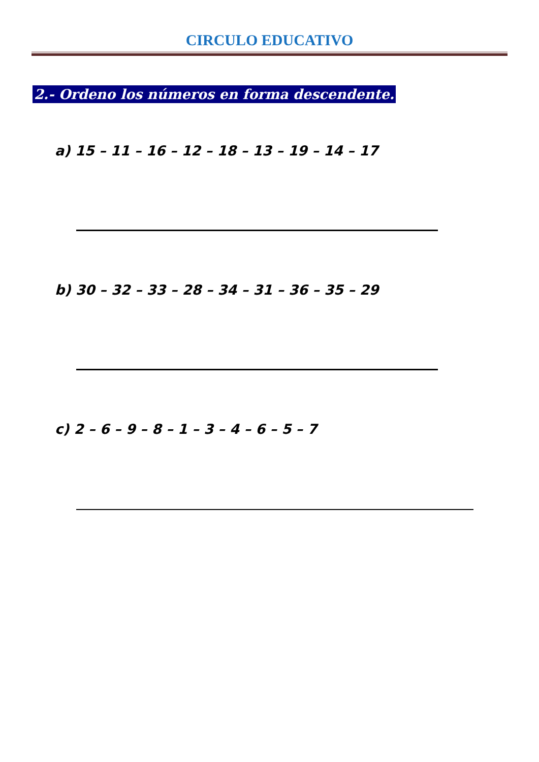CIRCULO EDUCATIVO
2.- Ordeno los números en forma descendente.
a) 15 – 11 – 16 – 12 – 18 – 13 – 19 – 14 – 17
b) 30 – 32 – 33 – 28 – 34 – 31 – 36 – 35 – 29
c) 2 – 6 – 9 – 8 – 1 – 3 – 4 – 6 – 5 – 7